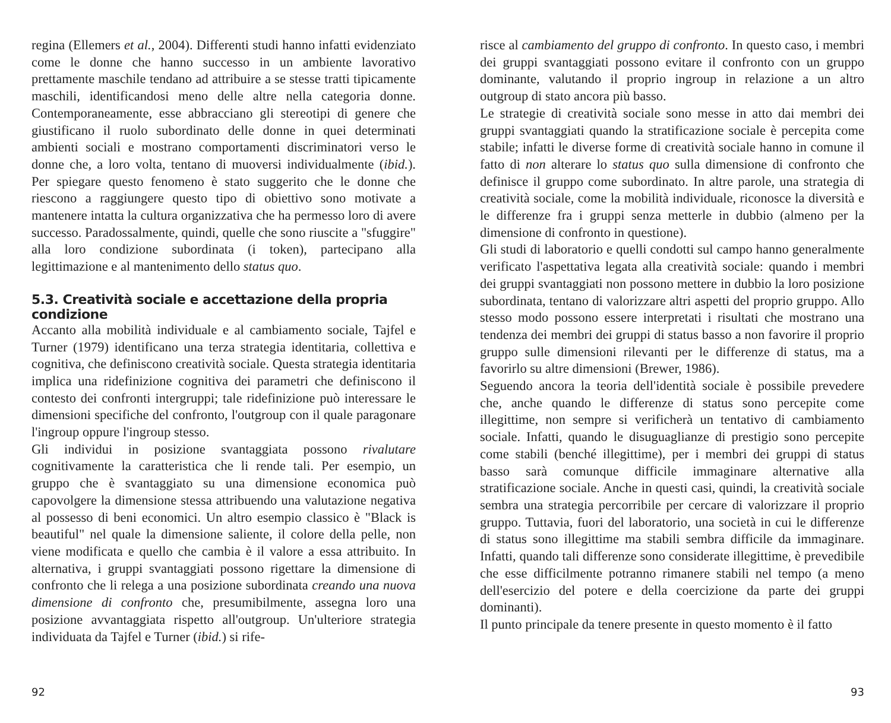regina (Ellemers et al., 2004). Differenti studi hanno infatti evidenziato come le donne che hanno successo in un ambiente lavorativo prettamente maschile tendano ad attribuire a se stesse tratti tipicamente maschili, identificandosi meno delle altre nella categoria donne. Contemporaneamente, esse abbracciano gli stereotipi di genere che giustificano il ruolo subordinato delle donne in quei determinati ambienti sociali e mostrano comportamenti discriminatori verso le donne che, a loro volta, tentano di muoversi individualmente (ibid.). Per spiegare questo fenomeno è stato suggerito che le donne che riescono a raggiungere questo tipo di obiettivo sono motivate a mantenere intatta la cultura organizzativa che ha permesso loro di avere successo. Paradossalmente, quindi, quelle che sono riuscite a "sfuggire" alla loro condizione subordinata (i token), partecipano alla legittimazione e al mantenimento dello status quo.
5.3. Creatività sociale e accettazione della propria condizione
Accanto alla mobilità individuale e al cambiamento sociale, Tajfel e Turner (1979) identificano una terza strategia identitaria, collettiva e cognitiva, che definiscono creatività sociale. Questa strategia identitaria implica una ridefinizione cognitiva dei parametri che definiscono il contesto dei confronti intergruppi; tale ridefinizione può interessare le dimensioni specifiche del confronto, l'outgroup con il quale paragonare l'ingroup oppure l'ingroup stesso.
Gli individui in posizione svantaggiata possono rivalutare cognitivamente la caratteristica che li rende tali. Per esempio, un gruppo che è svantaggiato su una dimensione economica può capovolgere la dimensione stessa attribuendo una valutazione negativa al possesso di beni economici. Un altro esempio classico è "Black is beautiful" nel quale la dimensione saliente, il colore della pelle, non viene modificata e quello che cambia è il valore a essa attribuito. In alternativa, i gruppi svantaggiati possono rigettare la dimensione di confronto che li relega a una posizione subordinata creando una nuova dimensione di confronto che, presumibilmente, assegna loro una posizione avvantaggiata rispetto all'outgroup. Un'ulteriore strategia individuata da Tajfel e Turner (ibid.) si rife-
92
risce al cambiamento del gruppo di confronto. In questo caso, i membri dei gruppi svantaggiati possono evitare il confronto con un gruppo dominante, valutando il proprio ingroup in relazione a un altro outgroup di stato ancora più basso.
Le strategie di creatività sociale sono messe in atto dai membri dei gruppi svantaggiati quando la stratificazione sociale è percepita come stabile; infatti le diverse forme di creatività sociale hanno in comune il fatto di non alterare lo status quo sulla dimensione di confronto che definisce il gruppo come subordinato. In altre parole, una strategia di creatività sociale, come la mobilità individuale, riconosce la diversità e le differenze fra i gruppi senza metterle in dubbio (almeno per la dimensione di confronto in questione).
Gli studi di laboratorio e quelli condotti sul campo hanno generalmente verificato l'aspettativa legata alla creatività sociale: quando i membri dei gruppi svantaggiati non possono mettere in dubbio la loro posizione subordinata, tentano di valorizzare altri aspetti del proprio gruppo. Allo stesso modo possono essere interpretati i risultati che mostrano una tendenza dei membri dei gruppi di status basso a non favorire il proprio gruppo sulle dimensioni rilevanti per le differenze di status, ma a favorirlo su altre dimensioni (Brewer, 1986).
Seguendo ancora la teoria dell'identità sociale è possibile prevedere che, anche quando le differenze di status sono percepite come illegittime, non sempre si verificherà un tentativo di cambiamento sociale. Infatti, quando le disuguaglianze di prestigio sono percepite come stabili (benché illegittime), per i membri dei gruppi di status basso sarà comunque difficile immaginare alternative alla stratificazione sociale. Anche in questi casi, quindi, la creatività sociale sembra una strategia percorribile per cercare di valorizzare il proprio gruppo. Tuttavia, fuori del laboratorio, una società in cui le differenze di status sono illegittime ma stabili sembra difficile da immaginare. Infatti, quando tali differenze sono considerate illegittime, è prevedibile che esse difficilmente potranno rimanere stabili nel tempo (a meno dell'esercizio del potere e della coercizione da parte dei gruppi dominanti).
Il punto principale da tenere presente in questo momento è il fatto
93